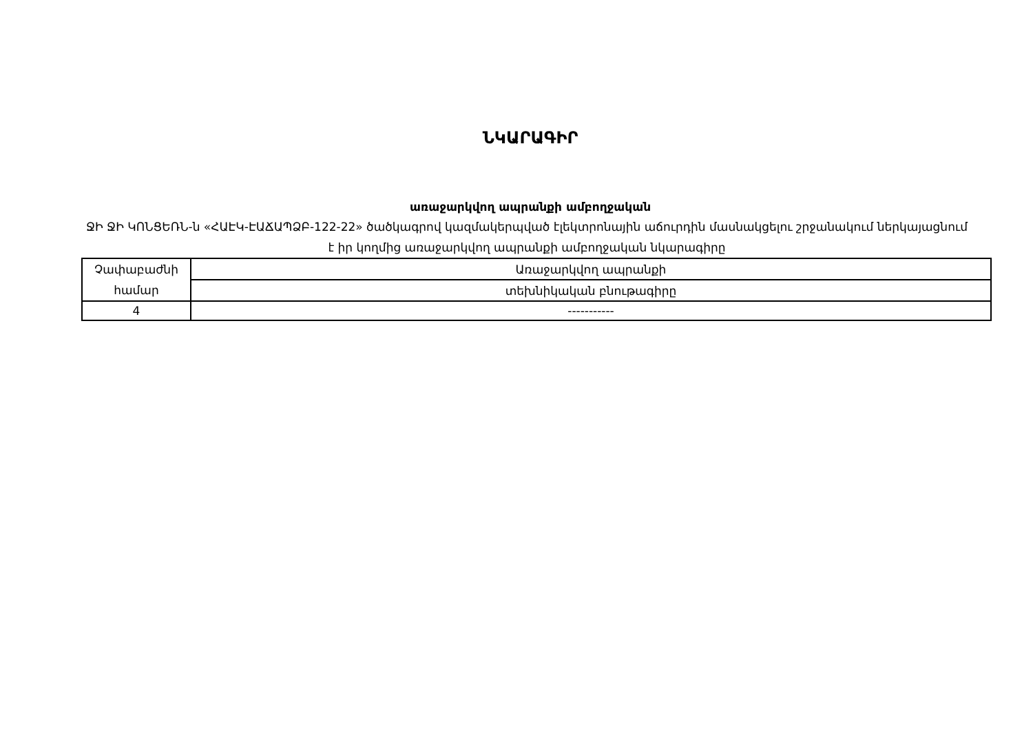ՆԿԱՐԱԳԻՐ
առաջարկվող ապրանքի ամբողջական
ՋԻ ՋԻ ԿՈՆՑԵՌՆ-ն «ՀԱԷԿ-ԷԱՃԱՊՁԲ-122-22» ծածկագրով կազմակերպված էլեկտրոնային աճուրդին մասնակցելու շրջանակում ներկայացնում է իր կողմից առաջարկվող ապրանքի ամբողջական նկարագիրը
| Չափաբաժնի համար | Առաջարկվող ապրանքի |
| | տեխնիկական բնութագիրը |
| 4 | ----------- |